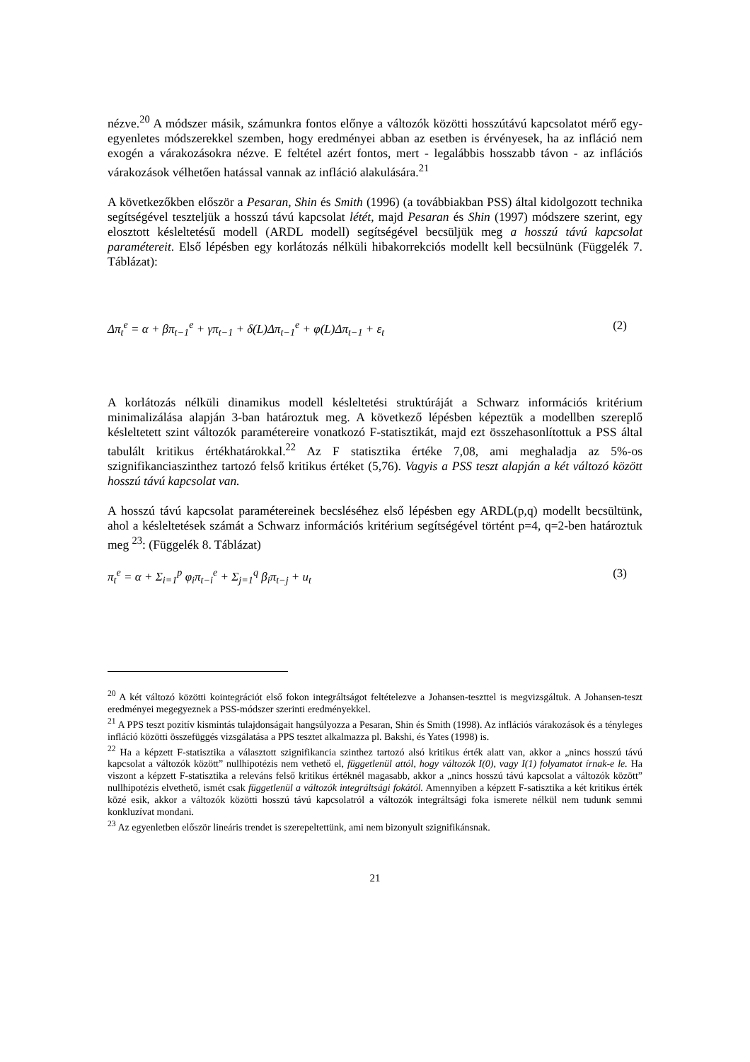nézve.<sup>20</sup> A módszer másik, számunkra fontos előnye a változók közötti hosszútávú kapcsolatot mérő egy-egyenletes módszerekkel szemben, hogy eredményei abban az esetben is érvényesek, ha az infláció nem exogén a várakozásokra nézve. E feltétel azért fontos, mert - legalábbis hosszabb távon - az inflációs várakozások vélhetően hatással vannak az infláció alakulására.<sup>21</sup>
A következőkben először a Pesaran, Shin és Smith (1996) (a továbbiakban PSS) által kidolgozott technika segítségével teszteljük a hosszú távú kapcsolat létét, majd Pesaran és Shin (1997) módszere szerint, egy elosztott késleltetésű modell (ARDL modell) segítségével becsüljük meg a hosszú távú kapcsolat paramétereit. Első lépésben egy korlátozás nélküli hibakorrekciós modellt kell becsülnünk (Függelék 7. Táblázat):
Δπ<sub>t</sub><sup>e</sup> = α + βπ<sub>t−1</sub><sup>e</sup> + γπ<sub>t−1</sub> + δ(L)Δπ<sub>t−1</sub><sup>e</sup> + φ(L)Δπ<sub>t−1</sub> + ε<sub>t</sub> (2)
A korlátozás nélküli dinamikus modell késleltetési struktúráját a Schwarz információs kritérium minimalizálása alapján 3-ban határoztuk meg. A következő lépésben képeztük a modellben szereplő késleltetett szint változók paramétereire vonatkozó F-statisztikát, majd ezt összehasonlítottuk a PSS által tabulált kritikus értékhatárokkal.<sup>22</sup> Az F statisztika értéke 7,08, ami meghaladja az 5%-os szignifikanciaszinthez tartozó felső kritikus értéket (5,76). Vagyis a PSS teszt alapján a két változó között hosszú távú kapcsolat van.
A hosszú távú kapcsolat paramétereinek becsléséhez első lépésben egy ARDL(p,q) modellt becsültünk, ahol a késleltetések számát a Schwarz információs kritérium segítségével történt p=4, q=2-ben határoztuk meg <sup>23</sup>: (Függelék 8. Táblázat)
π<sub>t</sub><sup>e</sup> = α + Σ<sub>i=1</sub><sup>p</sup> φ<sub>i</sub>π<sub>t−i</sub><sup>e</sup> + Σ<sub>j=1</sub><sup>q</sup> β<sub>i</sub>π<sub>t−j</sub> + u<sub>t</sub> (3)
<sup>20</sup> A két változó közötti kointegrációt első fokon integráltságot feltételezve a Johansen-teszttel is megvizsgáltuk. A Johansen-teszt eredményei megegyeznek a PSS-módszer szerinti eredményekkel.
<sup>21</sup> A PPS teszt pozitív kismintás tulajdonságait hangsúlyozza a Pesaran, Shin és Smith (1998). Az inflációs várakozások és a tényleges infláció közötti összefüggés vizsgálatása a PPS tesztet alkalmazza pl. Bakshi, és Yates (1998) is.
<sup>22</sup> Ha a képzett F-statisztika a választott szignifikancia szinthez tartozó alsó kritikus érték alatt van, akkor a „nincs hosszú távú kapcsolat a változók között” nullhipotézis nem vethető el, függetlenül attól, hogy változók I(0), vagy I(1) folyamatot írnak-e le. Ha viszont a képzett F-statisztika a releváns felső kritikus értéknél magasabb, akkor a „nincs hosszú távú kapcsolat a változók között” nullhipotézis elvethető, ismét csak függetlenül a változók integráltsági fokától. Amennyiben a képzett F-satisztika a két kritikus érték közé esik, akkor a változók közötti hosszú távú kapcsolatról a változók integráltsági foka ismerete nélkül nem tudunk semmi konkluzívat mondani.
<sup>23</sup> Az egyenletben először lineáris trendet is szerepeltettünk, ami nem bizonyult szignifikánsnak.
21